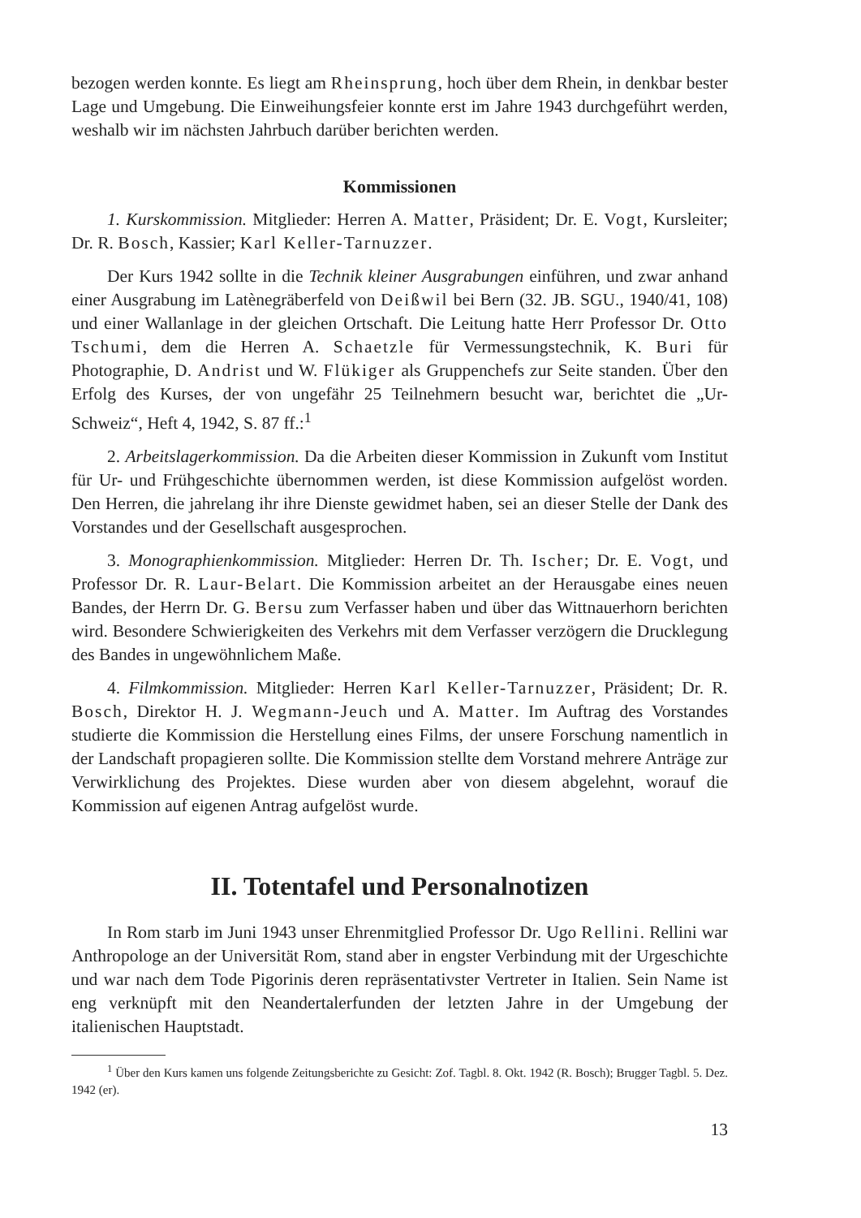bezogen werden konnte. Es liegt am Rheinsprung, hoch über dem Rhein, in denkbar bester Lage und Umgebung. Die Einweihungsfeier konnte erst im Jahre 1943 durchgeführt werden, weshalb wir im nächsten Jahrbuch darüber berichten werden.
Kommissionen
1. Kurskommission. Mitglieder: Herren A. Matter, Präsident; Dr. E. Vogt, Kursleiter; Dr. R. Bosch, Kassier; Karl Keller-Tarnuzzer.
Der Kurs 1942 sollte in die Technik kleiner Ausgrabungen einführen, und zwar anhand einer Ausgrabung im Latènegräberfeld von Deißwil bei Bern (32. JB. SGU., 1940/41, 108) und einer Wallanlage in der gleichen Ortschaft. Die Leitung hatte Herr Professor Dr. Otto Tschumi, dem die Herren A. Schaetzle für Vermessungstechnik, K. Buri für Photographie, D. Andrist und W. Flükiger als Gruppenchefs zur Seite standen. Über den Erfolg des Kurses, der von ungefähr 25 Teilnehmern besucht war, berichtet die „Ur-Schweiz“, Heft 4, 1942, S. 87 ff.:<sup>1</sup>
2. Arbeitslagerkommission. Da die Arbeiten dieser Kommission in Zukunft vom Institut für Ur- und Frühgeschichte übernommen werden, ist diese Kommission aufgelöst worden. Den Herren, die jahrelang ihr ihre Dienste gewidmet haben, sei an dieser Stelle der Dank des Vorstandes und der Gesellschaft ausgesprochen.
3. Monographienkommission. Mitglieder: Herren Dr. Th. Ischer; Dr. E. Vogt, und Professor Dr. R. Laur-Belart. Die Kommission arbeitet an der Herausgabe eines neuen Bandes, der Herrn Dr. G. Bersu zum Verfasser haben und über das Wittnauerhorn berichten wird. Besondere Schwierigkeiten des Verkehrs mit dem Verfasser verzögern die Drucklegung des Bandes in ungewöhnlichem Maße.
4. Filmkommission. Mitglieder: Herren Karl Keller-Tarnuzzer, Präsident; Dr. R. Bosch, Direktor H. J. Wegmann-Jeuch und A. Matter. Im Auftrag des Vorstandes studierte die Kommission die Herstellung eines Films, der unsere Forschung namentlich in der Landschaft propagieren sollte. Die Kommission stellte dem Vorstand mehrere Anträge zur Verwirklichung des Projektes. Diese wurden aber von diesem abgelehnt, worauf die Kommission auf eigenen Antrag aufgelöst wurde.
II. Totentafel und Personalnotizen
In Rom starb im Juni 1943 unser Ehrenmitglied Professor Dr. Ugo Rellini. Rellini war Anthropologe an der Universität Rom, stand aber in engster Verbindung mit der Urgeschichte und war nach dem Tode Pigorinis deren repräsentativster Vertreter in Italien. Sein Name ist eng verknüpft mit den Neandertalerfunden der letzten Jahre in der Umgebung der italienischen Hauptstadt.
<sup>1</sup> Über den Kurs kamen uns folgende Zeitungsberichte zu Gesicht: Zof. Tagbl. 8. Okt. 1942 (R. Bosch); Brugger Tagbl. 5. Dez. 1942 (er).
13